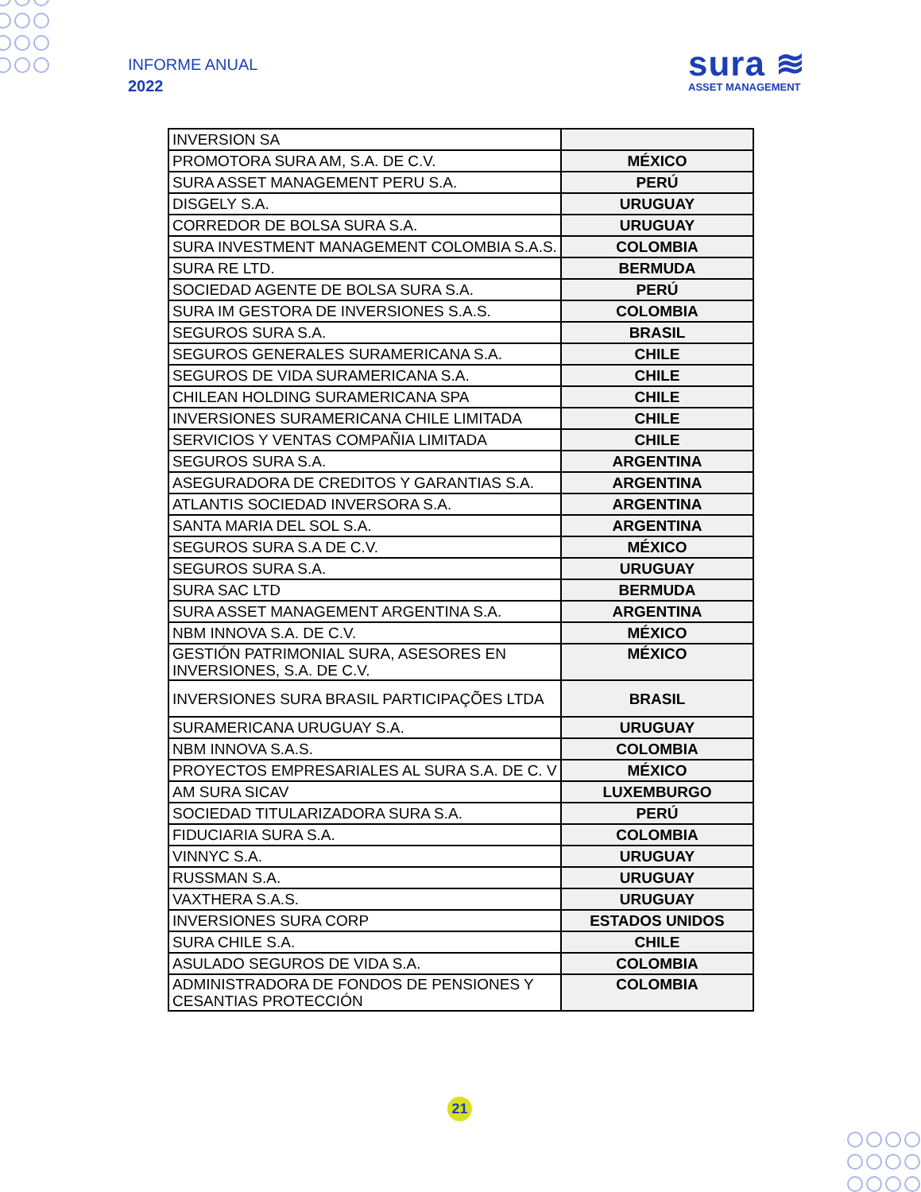INFORME ANUAL
2022
sura ≋
ASSET MANAGEMENT
| INVERSION SA | |
| PROMOTORA SURA AM, S.A. DE C.V. | MÉXICO |
| SURA ASSET MANAGEMENT PERU S.A. | PERÚ |
| DISGELY S.A. | URUGUAY |
| CORREDOR DE BOLSA SURA S.A. | URUGUAY |
| SURA INVESTMENT MANAGEMENT COLOMBIA S.A.S. | COLOMBIA |
| SURA RE LTD. | BERMUDA |
| SOCIEDAD AGENTE DE BOLSA SURA S.A. | PERÚ |
| SURA IM GESTORA DE INVERSIONES S.A.S. | COLOMBIA |
| SEGUROS SURA S.A. | BRASIL |
| SEGUROS GENERALES SURAMERICANA S.A. | CHILE |
| SEGUROS DE VIDA SURAMERICANA S.A. | CHILE |
| CHILEAN HOLDING SURAMERICANA SPA | CHILE |
| INVERSIONES SURAMERICANA CHILE LIMITADA | CHILE |
| SERVICIOS Y VENTAS COMPAÑIA LIMITADA | CHILE |
| SEGUROS SURA S.A. | ARGENTINA |
| ASEGURADORA DE CREDITOS Y GARANTIAS S.A. | ARGENTINA |
| ATLANTIS SOCIEDAD INVERSORA S.A. | ARGENTINA |
| SANTA MARIA DEL SOL S.A. | ARGENTINA |
| SEGUROS SURA S.A DE C.V. | MÉXICO |
| SEGUROS SURA S.A. | URUGUAY |
| SURA SAC LTD | BERMUDA |
| SURA ASSET MANAGEMENT ARGENTINA S.A. | ARGENTINA |
| NBM INNOVA S.A. DE C.V. | MÉXICO |
| GESTIÓN PATRIMONIAL SURA, ASESORES EN INVERSIONES, S.A. DE C.V. | MÉXICO |
| INVERSIONES SURA BRASIL PARTICIPAÇÕES LTDA | BRASIL |
| SURAMERICANA URUGUAY S.A. | URUGUAY |
| NBM INNOVA S.A.S. | COLOMBIA |
| PROYECTOS EMPRESARIALES AL SURA S.A. DE C. V | MÉXICO |
| AM SURA SICAV | LUXEMBURGO |
| SOCIEDAD TITULARIZADORA SURA S.A. | PERÚ |
| FIDUCIARIA SURA S.A. | COLOMBIA |
| VINNYC S.A. | URUGUAY |
| RUSSMAN S.A. | URUGUAY |
| VAXTHERA S.A.S. | URUGUAY |
| INVERSIONES SURA CORP | ESTADOS UNIDOS |
| SURA CHILE S.A. | CHILE |
| ASULADO SEGUROS DE VIDA S.A. | COLOMBIA |
| ADMINISTRADORA DE FONDOS DE PENSIONES Y CESANTIAS PROTECCIÓN | COLOMBIA |
21